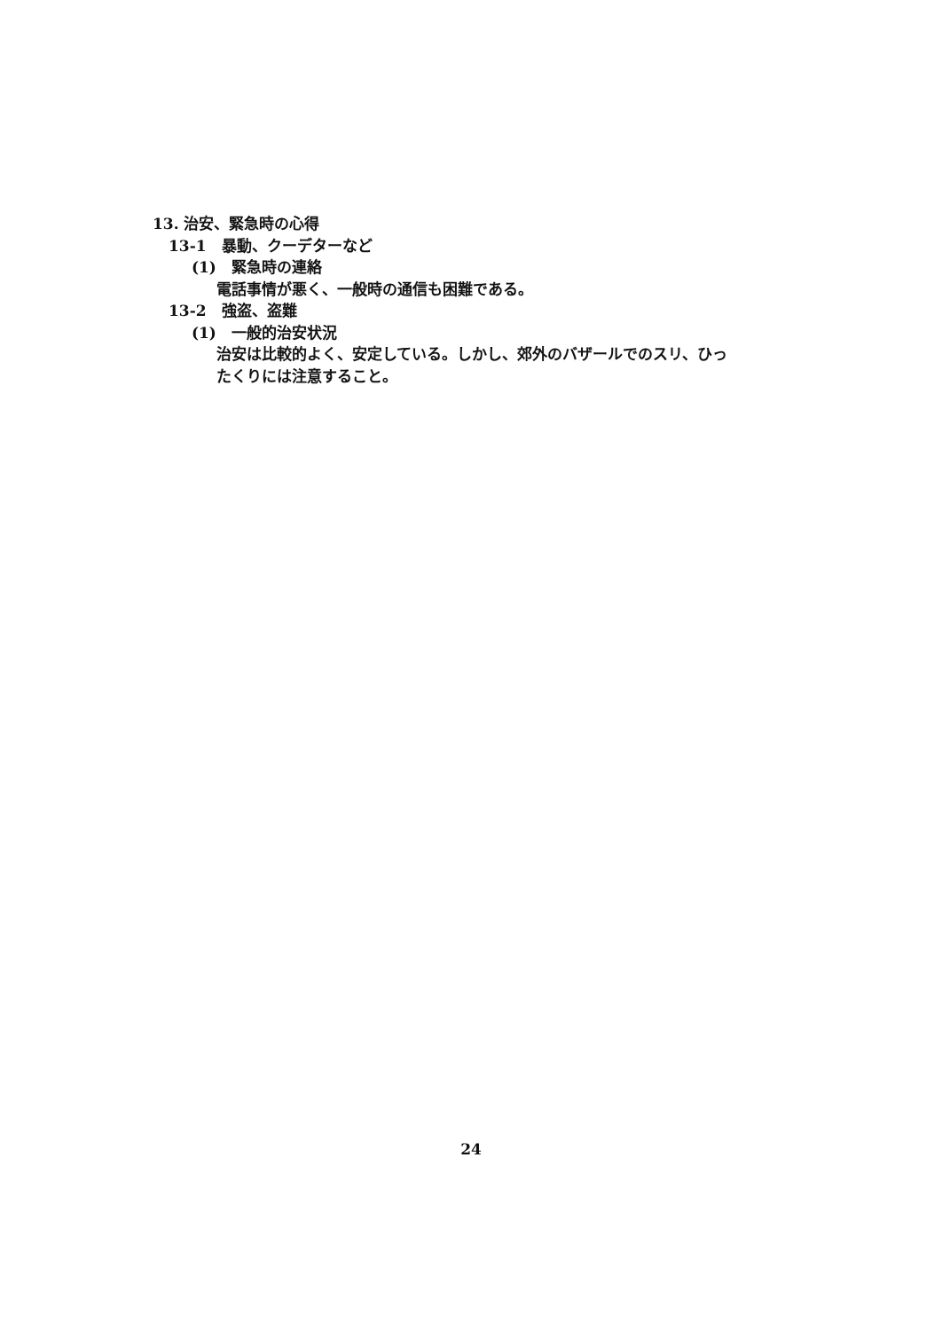13. 治安、緊急時の心得
13-1　暴動、クーデターなど
(1)　緊急時の連絡
電話事情が悪く、一般時の通信も困難である。
13-2　強盗、盗難
(1)　一般的治安状況
治安は比較的よく、安定している。しかし、郊外のバザールでのスリ、ひっ
たくりには注意すること。
24